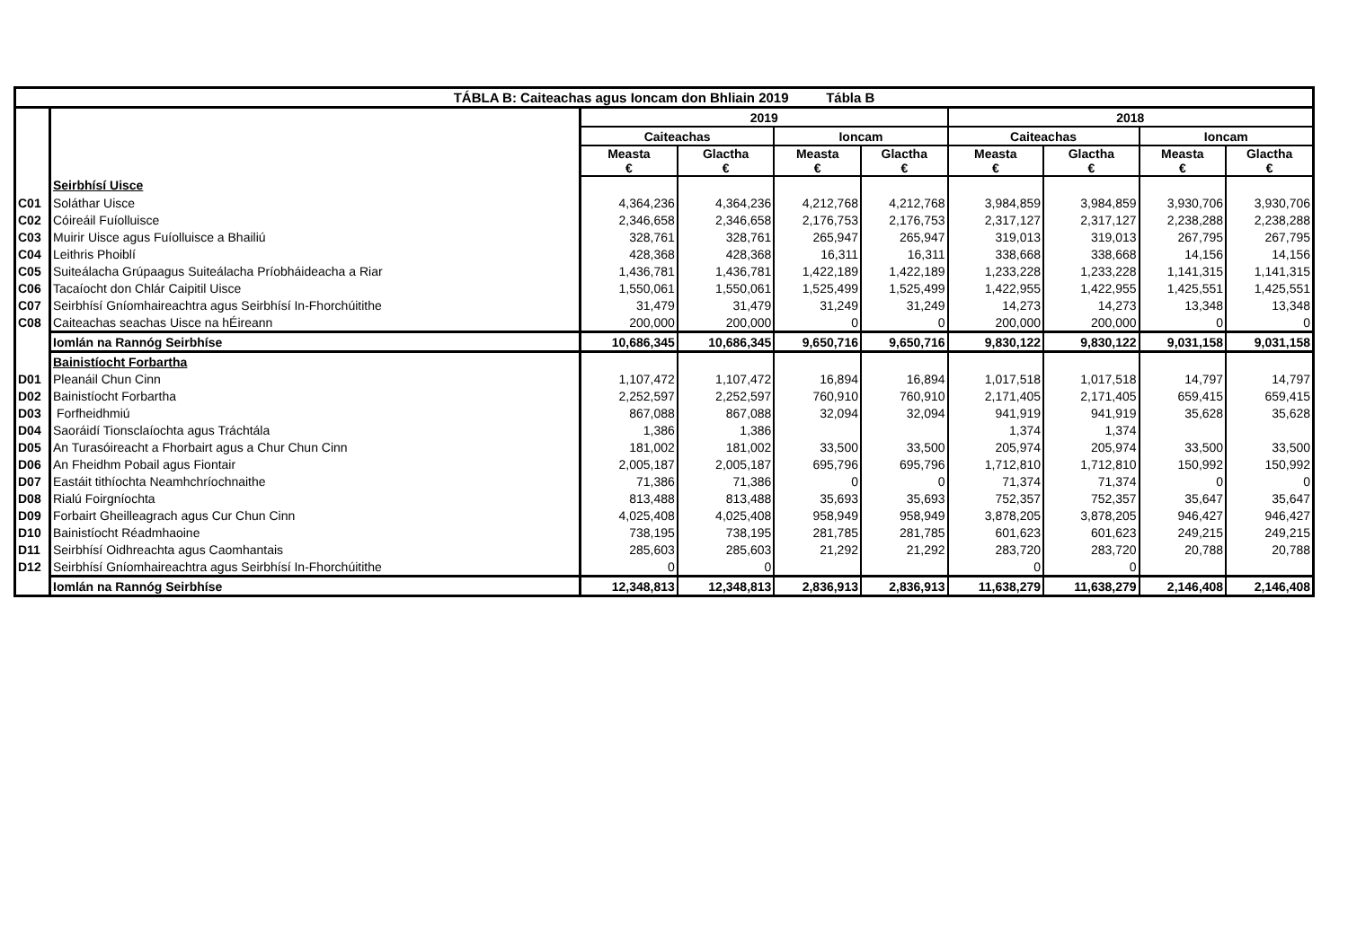| TÁBLA B: Caiteachas agus Ioncam don Bhliain 2019 Tábla B | | | | | | | | | |
| --- | --- | --- | --- | --- | --- | --- | --- | --- | --- |
| | | 2019 | | | | 2018 | | | |
| | | Caiteachas | | Ioncam | | Caiteachas | | Ioncam | |
| | | Measta € | Glactha € | Measta € | Glactha € | Measta € | Glactha € | Measta € | Glactha € |
| | Seirbhísí Uisce | | | | | | | | |
| C01 | Soláthar Uisce | 4,364,236 | 4,364,236 | 4,212,768 | 4,212,768 | 3,984,859 | 3,984,859 | 3,930,706 | 3,930,706 |
| C02 | Cóireáil Fuíolluisce | 2,346,658 | 2,346,658 | 2,176,753 | 2,176,753 | 2,317,127 | 2,317,127 | 2,238,288 | 2,238,288 |
| C03 | Muirir Uisce agus Fuíolluisce a Bhailiú | 328,761 | 328,761 | 265,947 | 265,947 | 319,013 | 319,013 | 267,795 | 267,795 |
| C04 | Leithris Phoiblí | 428,368 | 428,368 | 16,311 | 16,311 | 338,668 | 338,668 | 14,156 | 14,156 |
| C05 | Suiteálacha Grúpaagus Suiteálacha Príobháideacha a Riar | 1,436,781 | 1,436,781 | 1,422,189 | 1,422,189 | 1,233,228 | 1,233,228 | 1,141,315 | 1,141,315 |
| C06 | Tacaíocht don Chlár Caipitil Uisce | 1,550,061 | 1,550,061 | 1,525,499 | 1,525,499 | 1,422,955 | 1,422,955 | 1,425,551 | 1,425,551 |
| C07 | Seirbhísí Gníomhaireachtra agus Seirbhísí In-Fhorchúitithe | 31,479 | 31,479 | 31,249 | 31,249 | 14,273 | 14,273 | 13,348 | 13,348 |
| C08 | Caiteachas seachas Uisce na hÉireann | 200,000 | 200,000 | 0 | 0 | 200,000 | 200,000 | 0 | 0 |
| | Iomlán na Rannóg Seirbhíse | 10,686,345 | 10,686,345 | 9,650,716 | 9,650,716 | 9,830,122 | 9,830,122 | 9,031,158 | 9,031,158 |
| | Bainistíocht Forbartha | | | | | | | | |
| D01 | Pleanáil Chun Cinn | 1,107,472 | 1,107,472 | 16,894 | 16,894 | 1,017,518 | 1,017,518 | 14,797 | 14,797 |
| D02 | Bainistíocht Forbartha | 2,252,597 | 2,252,597 | 760,910 | 760,910 | 2,171,405 | 2,171,405 | 659,415 | 659,415 |
| D03 | Forfheidhmiú | 867,088 | 867,088 | 32,094 | 32,094 | 941,919 | 941,919 | 35,628 | 35,628 |
| D04 | Saoráidí Tionsclaíochta agus Tráchtála | 1,386 | 1,386 | | | 1,374 | 1,374 | | |
| D05 | An Turasóireacht a Fhorbairt agus a Chur Chun Cinn | 181,002 | 181,002 | 33,500 | 33,500 | 205,974 | 205,974 | 33,500 | 33,500 |
| D06 | An Fheidhm Pobail agus Fiontair | 2,005,187 | 2,005,187 | 695,796 | 695,796 | 1,712,810 | 1,712,810 | 150,992 | 150,992 |
| D07 | Eastáit tithíochta Neamhchríochnaithe | 71,386 | 71,386 | 0 | 0 | 71,374 | 71,374 | 0 | 0 |
| D08 | Rialú Foirgníochta | 813,488 | 813,488 | 35,693 | 35,693 | 752,357 | 752,357 | 35,647 | 35,647 |
| D09 | Forbairt Gheilleagrach agus Cur Chun Cinn | 4,025,408 | 4,025,408 | 958,949 | 958,949 | 3,878,205 | 3,878,205 | 946,427 | 946,427 |
| D10 | Bainistíocht Réadmhaoine | 738,195 | 738,195 | 281,785 | 281,785 | 601,623 | 601,623 | 249,215 | 249,215 |
| D11 | Seirbhísí Oidhreachta agus Caomhantais | 285,603 | 285,603 | 21,292 | 21,292 | 283,720 | 283,720 | 20,788 | 20,788 |
| D12 | Seirbhísí Gníomhaireachtra agus Seirbhísí In-Fhorchúitithe | 0 | 0 | | | 0 | 0 | | |
| | Iomlán na Rannóg Seirbhíse | 12,348,813 | 12,348,813 | 2,836,913 | 2,836,913 | 11,638,279 | 11,638,279 | 2,146,408 | 2,146,408 |